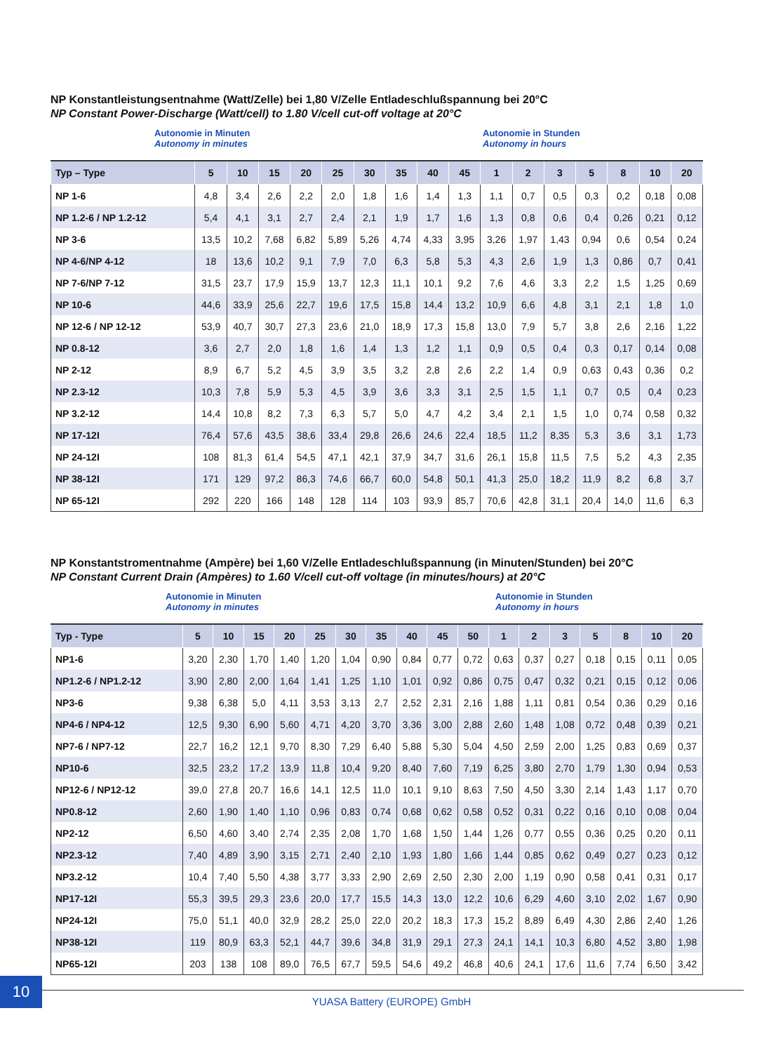NP Konstantleistungsentnahme (Watt/Zelle) bei 1,80 V/Zelle Entladeschlußspannung bei 20°C
NP Constant Power-Discharge (Watt/cell) to 1.80 V/cell cut-off voltage at 20°C
Autonomie in Minuten
Autonomy in minutes
Autonomie in Stunden
Autonomy in hours
| Typ – Type | 5 | 10 | 15 | 20 | 25 | 30 | 35 | 40 | 45 | 1 | 2 | 3 | 5 | 8 | 10 | 20 |
| --- | --- | --- | --- | --- | --- | --- | --- | --- | --- | --- | --- | --- | --- | --- | --- | --- |
| NP 1-6 | 4,8 | 3,4 | 2,6 | 2,2 | 2,0 | 1,8 | 1,6 | 1,4 | 1,3 | 1,1 | 0,7 | 0,5 | 0,3 | 0,2 | 0,18 | 0,08 |
| NP 1.2-6 / NP 1.2-12 | 5,4 | 4,1 | 3,1 | 2,7 | 2,4 | 2,1 | 1,9 | 1,7 | 1,6 | 1,3 | 0,8 | 0,6 | 0,4 | 0,26 | 0,21 | 0,12 |
| NP 3-6 | 13,5 | 10,2 | 7,68 | 6,82 | 5,89 | 5,26 | 4,74 | 4,33 | 3,95 | 3,26 | 1,97 | 1,43 | 0,94 | 0,6 | 0,54 | 0,24 |
| NP 4-6/NP 4-12 | 18 | 13,6 | 10,2 | 9,1 | 7,9 | 7,0 | 6,3 | 5,8 | 5,3 | 4,3 | 2,6 | 1,9 | 1,3 | 0,86 | 0,7 | 0,41 |
| NP 7-6/NP 7-12 | 31,5 | 23,7 | 17,9 | 15,9 | 13,7 | 12,3 | 11,1 | 10,1 | 9,2 | 7,6 | 4,6 | 3,3 | 2,2 | 1,5 | 1,25 | 0,69 |
| NP 10-6 | 44,6 | 33,9 | 25,6 | 22,7 | 19,6 | 17,5 | 15,8 | 14,4 | 13,2 | 10,9 | 6,6 | 4,8 | 3,1 | 2,1 | 1,8 | 1,0 |
| NP 12-6 / NP 12-12 | 53,9 | 40,7 | 30,7 | 27,3 | 23,6 | 21,0 | 18,9 | 17,3 | 15,8 | 13,0 | 7,9 | 5,7 | 3,8 | 2,6 | 2,16 | 1,22 |
| NP 0.8-12 | 3,6 | 2,7 | 2,0 | 1,8 | 1,6 | 1,4 | 1,3 | 1,2 | 1,1 | 0,9 | 0,5 | 0,4 | 0,3 | 0,17 | 0,14 | 0,08 |
| NP 2-12 | 8,9 | 6,7 | 5,2 | 4,5 | 3,9 | 3,5 | 3,2 | 2,8 | 2,6 | 2,2 | 1,4 | 0,9 | 0,63 | 0,43 | 0,36 | 0,2 |
| NP 2.3-12 | 10,3 | 7,8 | 5,9 | 5,3 | 4,5 | 3,9 | 3,6 | 3,3 | 3,1 | 2,5 | 1,5 | 1,1 | 0,7 | 0,5 | 0,4 | 0,23 |
| NP 3.2-12 | 14,4 | 10,8 | 8,2 | 7,3 | 6,3 | 5,7 | 5,0 | 4,7 | 4,2 | 3,4 | 2,1 | 1,5 | 1,0 | 0,74 | 0,58 | 0,32 |
| NP 17-12I | 76,4 | 57,6 | 43,5 | 38,6 | 33,4 | 29,8 | 26,6 | 24,6 | 22,4 | 18,5 | 11,2 | 8,35 | 5,3 | 3,6 | 3,1 | 1,73 |
| NP 24-12I | 108 | 81,3 | 61,4 | 54,5 | 47,1 | 42,1 | 37,9 | 34,7 | 31,6 | 26,1 | 15,8 | 11,5 | 7,5 | 5,2 | 4,3 | 2,35 |
| NP 38-12I | 171 | 129 | 97,2 | 86,3 | 74,6 | 66,7 | 60,0 | 54,8 | 50,1 | 41,3 | 25,0 | 18,2 | 11,9 | 8,2 | 6,8 | 3,7 |
| NP 65-12I | 292 | 220 | 166 | 148 | 128 | 114 | 103 | 93,9 | 85,7 | 70,6 | 42,8 | 31,1 | 20,4 | 14,0 | 11,6 | 6,3 |
NP Konstantstromentnahme (Ampère) bei 1,60 V/Zelle Entladeschlußspannung (in Minuten/Stunden) bei 20°C
NP Constant Current Drain (Ampères) to 1.60 V/cell cut-off voltage (in minutes/hours) at 20°C
Autonomie in Minuten
Autonomy in minutes
Autonomie in Stunden
Autonomy in hours
| Typ - Type | 5 | 10 | 15 | 20 | 25 | 30 | 35 | 40 | 45 | 50 | 1 | 2 | 3 | 5 | 8 | 10 | 20 |
| --- | --- | --- | --- | --- | --- | --- | --- | --- | --- | --- | --- | --- | --- | --- | --- | --- | --- |
| NP1-6 | 3,20 | 2,30 | 1,70 | 1,40 | 1,20 | 1,04 | 0,90 | 0,84 | 0,77 | 0,72 | 0,63 | 0,37 | 0,27 | 0,18 | 0,15 | 0,11 | 0,05 |
| NP1.2-6 / NP1.2-12 | 3,90 | 2,80 | 2,00 | 1,64 | 1,41 | 1,25 | 1,10 | 1,01 | 0,92 | 0,86 | 0,75 | 0,47 | 0,32 | 0,21 | 0,15 | 0,12 | 0,06 |
| NP3-6 | 9,38 | 6,38 | 5,0 | 4,11 | 3,53 | 3,13 | 2,7 | 2,52 | 2,31 | 2,16 | 1,88 | 1,11 | 0,81 | 0,54 | 0,36 | 0,29 | 0,16 |
| NP4-6 / NP4-12 | 12,5 | 9,30 | 6,90 | 5,60 | 4,71 | 4,20 | 3,70 | 3,36 | 3,00 | 2,88 | 2,60 | 1,48 | 1,08 | 0,72 | 0,48 | 0,39 | 0,21 |
| NP7-6 / NP7-12 | 22,7 | 16,2 | 12,1 | 9,70 | 8,30 | 7,29 | 6,40 | 5,88 | 5,30 | 5,04 | 4,50 | 2,59 | 2,00 | 1,25 | 0,83 | 0,69 | 0,37 |
| NP10-6 | 32,5 | 23,2 | 17,2 | 13,9 | 11,8 | 10,4 | 9,20 | 8,40 | 7,60 | 7,19 | 6,25 | 3,80 | 2,70 | 1,79 | 1,30 | 0,94 | 0,53 |
| NP12-6 / NP12-12 | 39,0 | 27,8 | 20,7 | 16,6 | 14,1 | 12,5 | 11,0 | 10,1 | 9,10 | 8,63 | 7,50 | 4,50 | 3,30 | 2,14 | 1,43 | 1,17 | 0,70 |
| NP0.8-12 | 2,60 | 1,90 | 1,40 | 1,10 | 0,96 | 0,83 | 0,74 | 0,68 | 0,62 | 0,58 | 0,52 | 0,31 | 0,22 | 0,16 | 0,10 | 0,08 | 0,04 |
| NP2-12 | 6,50 | 4,60 | 3,40 | 2,74 | 2,35 | 2,08 | 1,70 | 1,68 | 1,50 | 1,44 | 1,26 | 0,77 | 0,55 | 0,36 | 0,25 | 0,20 | 0,11 |
| NP2.3-12 | 7,40 | 4,89 | 3,90 | 3,15 | 2,71 | 2,40 | 2,10 | 1,93 | 1,80 | 1,66 | 1,44 | 0,85 | 0,62 | 0,49 | 0,27 | 0,23 | 0,12 |
| NP3.2-12 | 10,4 | 7,40 | 5,50 | 4,38 | 3,77 | 3,33 | 2,90 | 2,69 | 2,50 | 2,30 | 2,00 | 1,19 | 0,90 | 0,58 | 0,41 | 0,31 | 0,17 |
| NP17-12I | 55,3 | 39,5 | 29,3 | 23,6 | 20,0 | 17,7 | 15,5 | 14,3 | 13,0 | 12,2 | 10,6 | 6,29 | 4,60 | 3,10 | 2,02 | 1,67 | 0,90 |
| NP24-12I | 75,0 | 51,1 | 40,0 | 32,9 | 28,2 | 25,0 | 22,0 | 20,2 | 18,3 | 17,3 | 15,2 | 8,89 | 6,49 | 4,30 | 2,86 | 2,40 | 1,26 |
| NP38-12I | 119 | 80,9 | 63,3 | 52,1 | 44,7 | 39,6 | 34,8 | 31,9 | 29,1 | 27,3 | 24,1 | 14,1 | 10,3 | 6,80 | 4,52 | 3,80 | 1,98 |
| NP65-12I | 203 | 138 | 108 | 89,0 | 76,5 | 67,7 | 59,5 | 54,6 | 49,2 | 46,8 | 40,6 | 24,1 | 17,6 | 11,6 | 7,74 | 6,50 | 3,42 |
10
YUASA Battery (EUROPE) GmbH